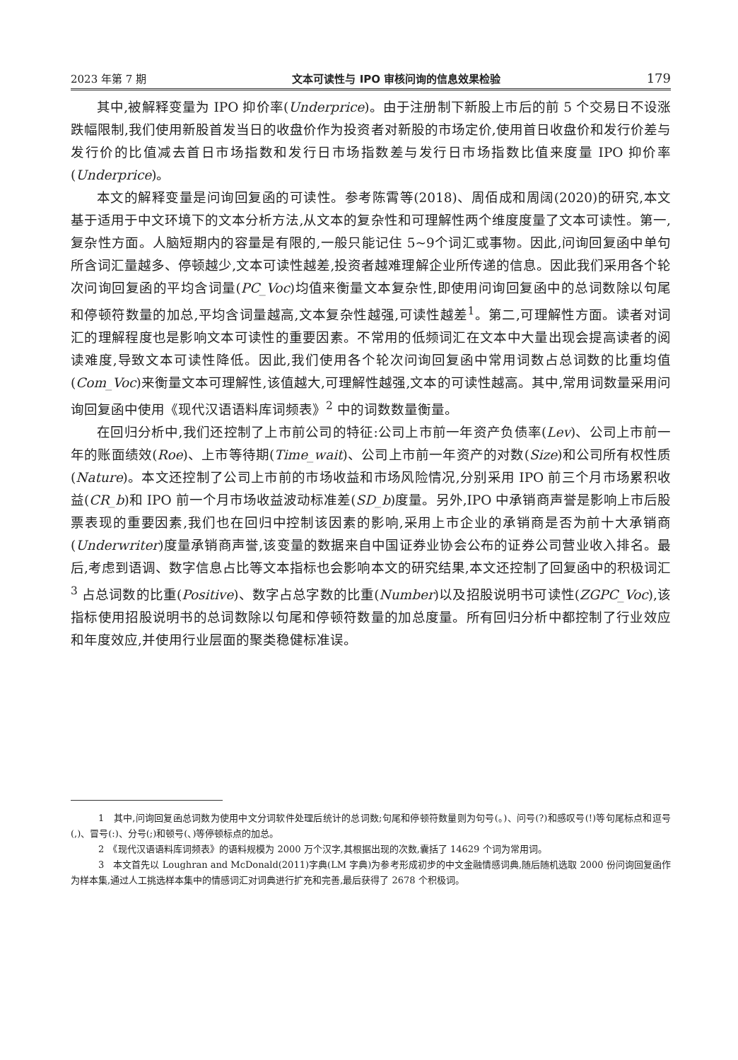2023 年第 7 期 文本可读性与 IPO 审核问询的信息效果检验 179
其中,被解释变量为 IPO 抑价率(Underprice)。由于注册制下新股上市后的前 5 个交易日不设涨跌幅限制,我们使用新股首发当日的收盘价作为投资者对新股的市场定价,使用首日收盘价和发行价差与发行价的比值减去首日市场指数和发行日市场指数差与发行日市场指数比值来度量 IPO 抑价率(Underprice)。
本文的解释变量是问询回复函的可读性。参考陈霄等(2018)、周佰成和周阔(2020)的研究,本文基于适用于中文环境下的文本分析方法,从文本的复杂性和可理解性两个维度度量了文本可读性。第一,复杂性方面。人脑短期内的容量是有限的,一般只能记住 5~9个词汇或事物。因此,问询回复函中单句所含词汇量越多、停顿越少,文本可读性越差,投资者越难理解企业所传递的信息。因此我们采用各个轮次问询回复函的平均含词量(PC_Voc)均值来衡量文本复杂性,即使用问询回复函中的总词数除以句尾和停顿符数量的加总,平均含词量越高,文本复杂性越强,可读性越差<sup>1</sup>。第二,可理解性方面。读者对词汇的理解程度也是影响文本可读性的重要因素。不常用的低频词汇在文本中大量出现会提高读者的阅读难度,导致文本可读性降低。因此,我们使用各个轮次问询回复函中常用词数占总词数的比重均值(Com_Voc)来衡量文本可理解性,该值越大,可理解性越强,文本的可读性越高。其中,常用词数量采用问询回复函中使用《现代汉语语料库词频表》<sup>2</sup> 中的词数数量衡量。
在回归分析中,我们还控制了上市前公司的特征:公司上市前一年资产负债率(Lev)、公司上市前一年的账面绩效(Roe)、上市等待期(Time_wait)、公司上市前一年资产的对数(Size)和公司所有权性质(Nature)。本文还控制了公司上市前的市场收益和市场风险情况,分别采用 IPO 前三个月市场累积收益(CR_b)和 IPO 前一个月市场收益波动标准差(SD_b)度量。另外,IPO 中承销商声誉是影响上市后股票表现的重要因素,我们也在回归中控制该因素的影响,采用上市企业的承销商是否为前十大承销商(Underwriter)度量承销商声誉,该变量的数据来自中国证券业协会公布的证券公司营业收入排名。最后,考虑到语调、数字信息占比等文本指标也会影响本文的研究结果,本文还控制了回复函中的积极词汇<sup>3</sup> 占总词数的比重(Positive)、数字占总字数的比重(Number)以及招股说明书可读性(ZGPC_Voc),该指标使用招股说明书的总词数除以句尾和停顿符数量的加总度量。所有回归分析中都控制了行业效应和年度效应,并使用行业层面的聚类稳健标准误。
1　其中,问询回复函总词数为使用中文分词软件处理后统计的总词数;句尾和停顿符数量则为句号(。)、问号(?)和感叹号(!)等句尾标点和逗号(,)、冒号(:)、分号(;)和顿号(、)等停顿标点的加总。
2　《现代汉语语料库词频表》的语料规模为 2000 万个汉字,其根据出现的次数,囊括了 14629 个词为常用词。
3　本文首先以 Loughran and McDonald(2011)字典(LM 字典)为参考形成初步的中文金融情感词典,随后随机选取 2000 份问询回复函作为样本集,通过人工挑选样本集中的情感词汇对词典进行扩充和完善,最后获得了 2678 个积极词。